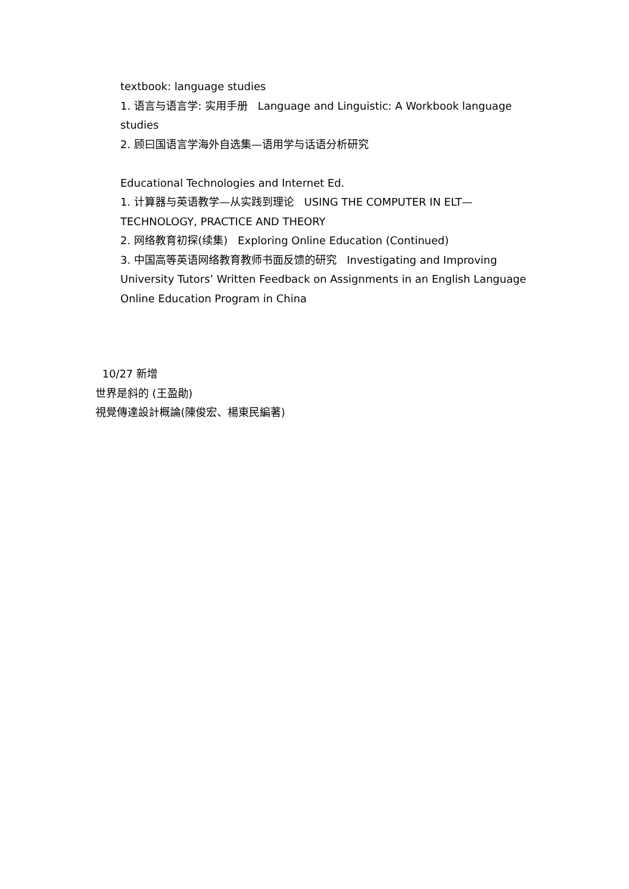textbook: language studies
1. 语言与语言学: 实用手册 Language and Linguistic: A Workbook language studies
2. 顾曰国语言学海外自选集—语用学与话语分析研究
Educational Technologies and Internet Ed.
1. 计算器与英语教学—从实践到理论 USING THE COMPUTER IN ELT—TECHNOLOGY, PRACTICE AND THEORY
2. 网络教育初探(续集) Exploring Online Education (Continued)
3. 中国高等英语网络教育教师书面反馈的研究 Investigating and Improving University Tutors’ Written Feedback on Assignments in an English Language Online Education Program in China
10/27 新增
世界是斜的 (王盈勛)
視覺傳達設計概論(陳俊宏、楊東民編著)